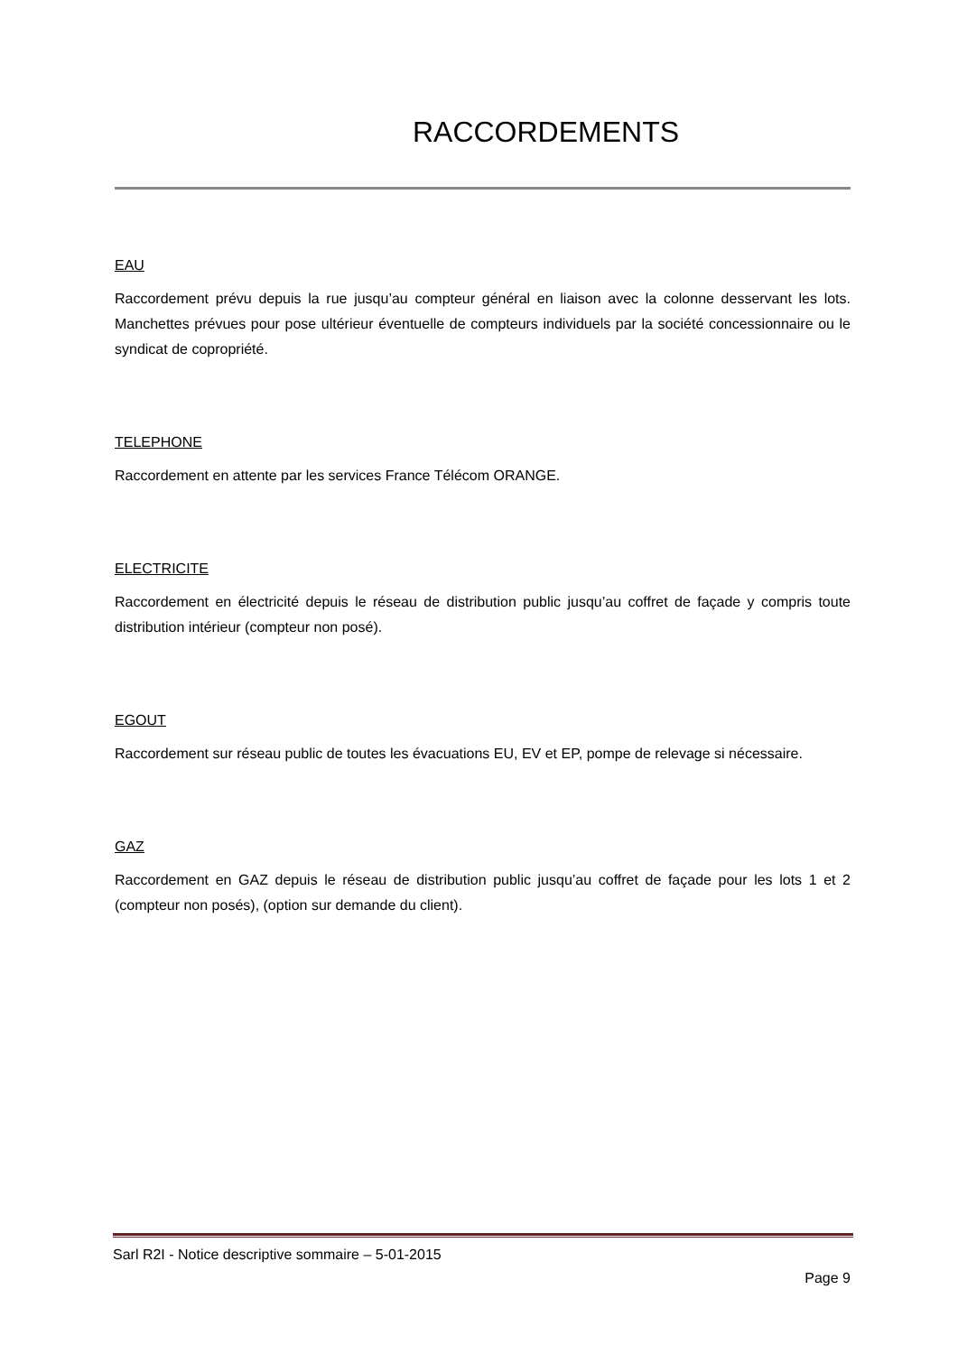RACCORDEMENTS
EAU
Raccordement prévu depuis la rue jusqu’au compteur général en liaison avec la colonne desservant les lots. Manchettes prévues pour pose ultérieur éventuelle de compteurs individuels par la société concessionnaire ou le syndicat de copropriété.
TELEPHONE
Raccordement en attente par les services France Télécom ORANGE.
ELECTRICITE
Raccordement en électricité depuis le réseau de distribution public jusqu’au coffret de façade y compris toute distribution intérieur (compteur non posé).
EGOUT
Raccordement sur réseau public de toutes les évacuations EU, EV et EP, pompe de relevage si nécessaire.
GAZ
Raccordement en GAZ depuis le réseau de distribution public jusqu’au coffret de façade pour les lots 1 et 2 (compteur non posés), (option sur demande du client).
Sarl R2I - Notice descriptive sommaire – 5-01-2015
Page 9